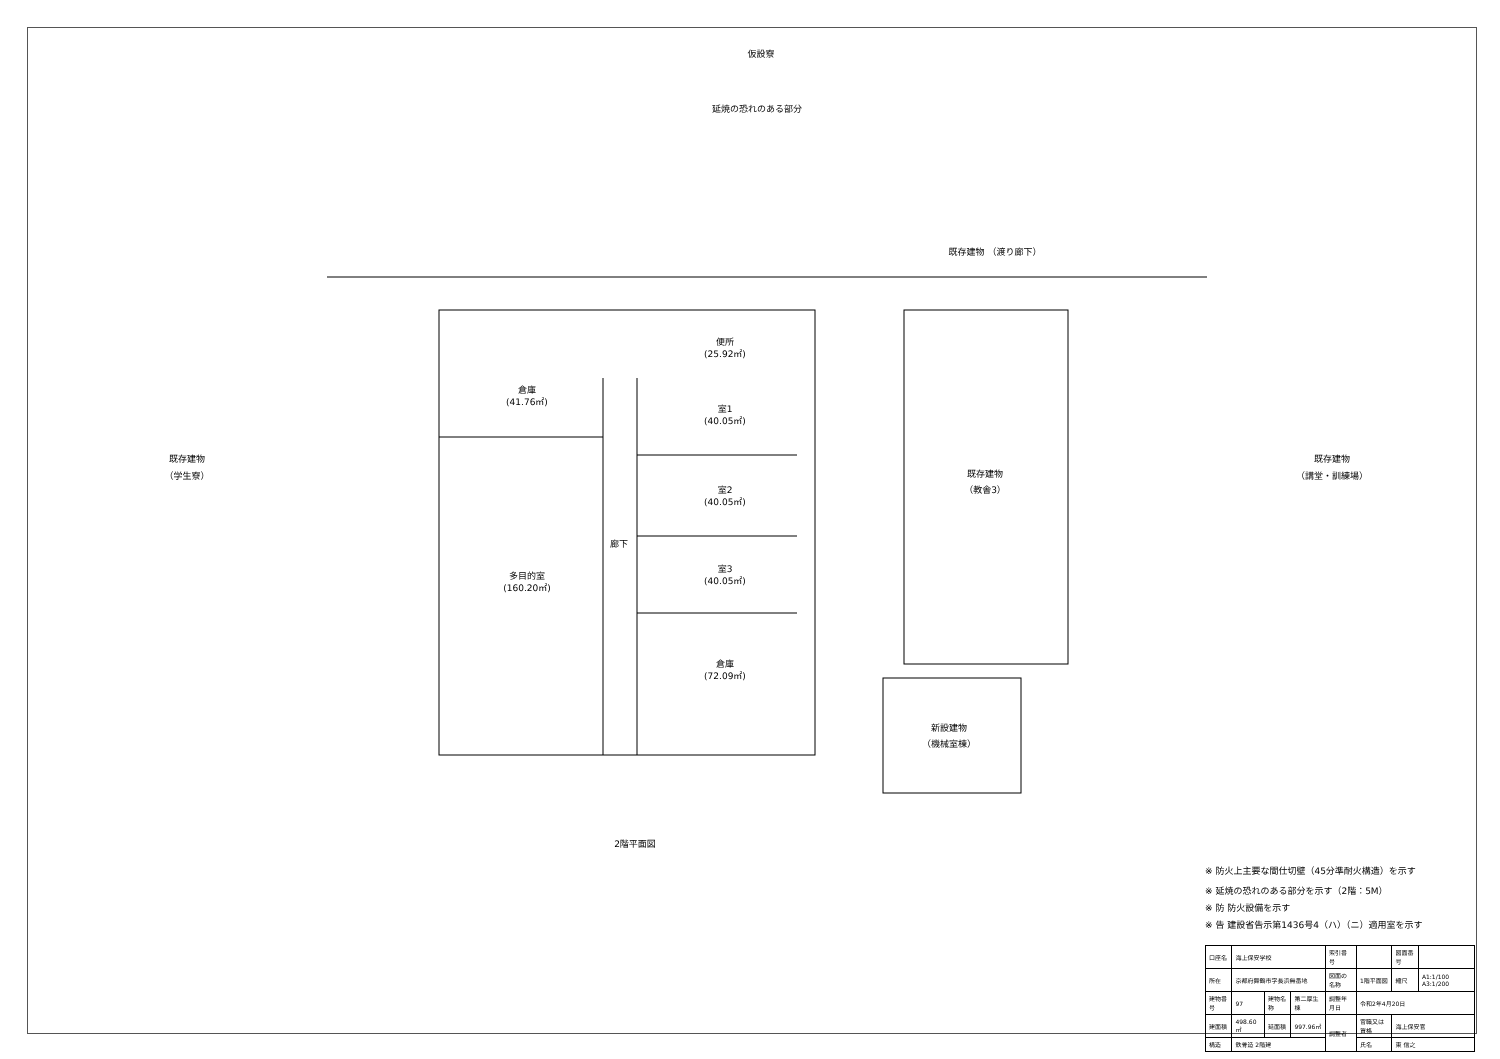仮設寮
延焼の恐れのある部分
既存建物 （渡り廊下）
既存建物
（学生寮）
既存建物
（教舎3）
既存建物
（講堂・訓練場）
新設建物
（機械室棟）
倉庫
(41.76㎡)
便所
(25.92㎡)
室1
(40.05㎡)
室2
(40.05㎡)
室3
(40.05㎡)
多目的室
(160.20㎡)
倉庫
(72.09㎡)
廊下
2階平面図
※ 防火上主要な間仕切壁（45分準耐火構造）を示す
※ 延焼の恐れのある部分を示す（2階：5M）
※ 防 防火設備を示す
※ 告 建設省告示第1436号4（ハ）（ニ）適用室を示す
| 口座名 | 海上保安学校 | | | 索引番号 | | 図面番号 | |
| 所在 | 京都府舞鶴市字長浜無番地 | | | 図面の名称 | 1階平面図 | 縮尺 | A1:1/100 A3:1/200 |
| 建物番号 | 97 | 建物名称 | 第二厚生棟 | 調整年月日 | 令和2年4月20日 | | |
| 建面積 | 498.60㎡ | 延面積 | 997.96㎡ | 調整者 | 官職又は資格 | 海上保安官 | |
| 構造 | 鉄骨造 2階建 | | | | 氏名 | 東 信之 | |